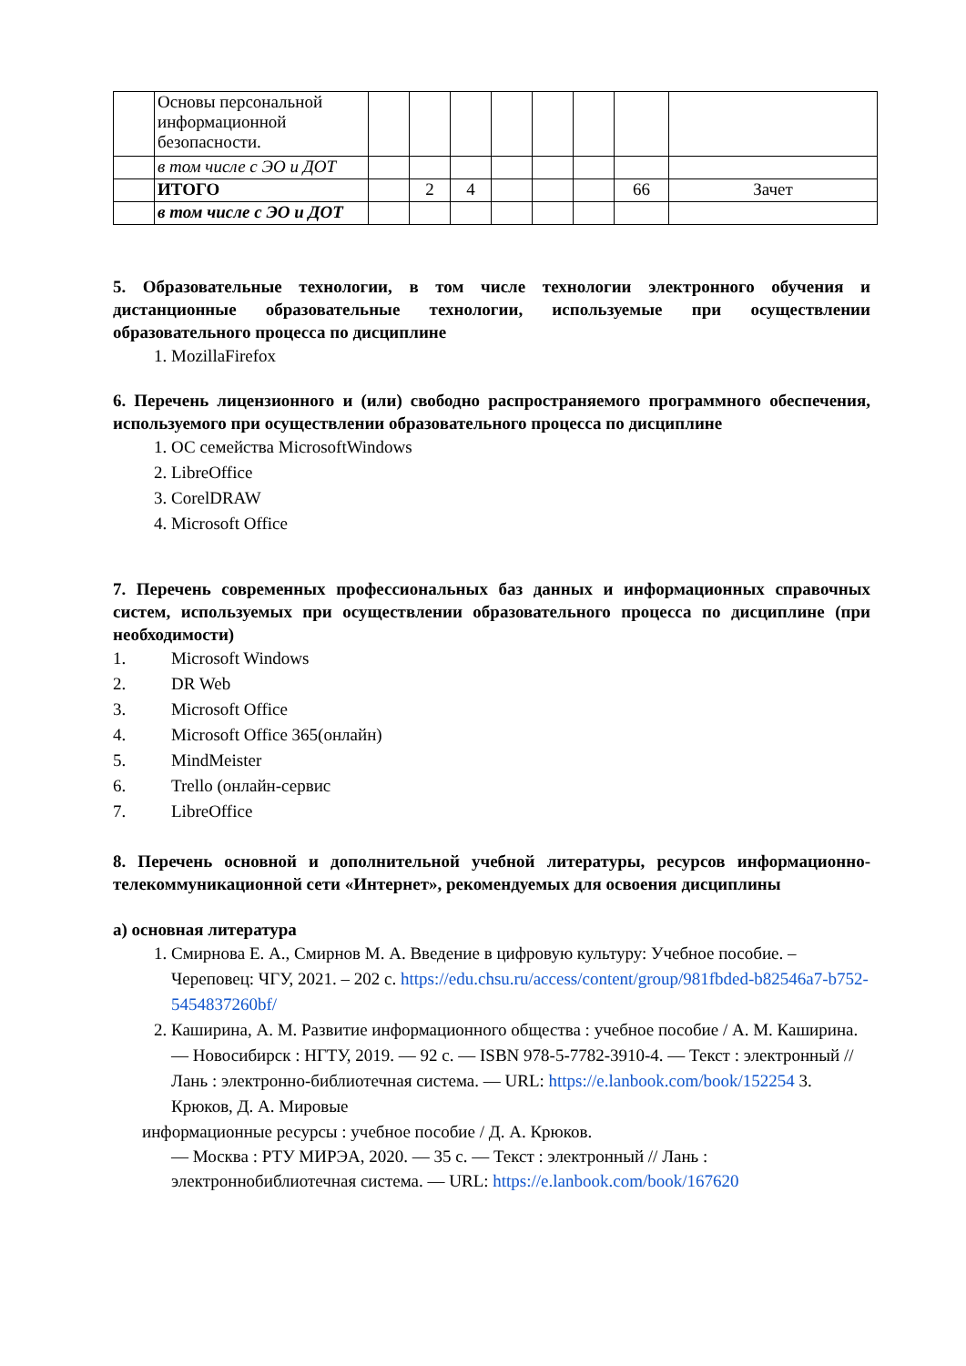| | Основы персональной информационной безопасности. | | | | | | | | |
| | в том числе с ЭО и ДОТ | | | | | | | | |
| | ИТОГО | | 2 | 4 | | | | 66 | Зачет |
| | в том числе с ЭО и ДОТ | | | | | | | | |
5. Образовательные технологии, в том числе технологии электронного обучения и дистанционные образовательные технологии, используемые при осуществлении образовательного процесса по дисциплине
1. MozillaFirefox
6. Перечень лицензионного и (или) свободно распространяемого программного обеспечения, используемого при осуществлении образовательного процесса по дисциплине
1. ОС семейства MicrosoftWindows
2. LibreOffice
3. CorelDRAW
4. Microsoft Office
7. Перечень современных профессиональных баз данных и информационных справочных систем, используемых при осуществлении образовательного процесса по дисциплине (при необходимости)
1. Microsoft Windows
2. DR Web
3. Microsoft Office
4. Microsoft Office 365(онлайн)
5. MindMeister
6. Trello (онлайн-сервис
7. LibreOffice
8. Перечень основной и дополнительной учебной литературы, ресурсов информационно-телекоммуникационной сети «Интернет», рекомендуемых для освоения дисциплины
а) основная литература
1. Смирнова Е. А., Смирнов М. А. Введение в цифровую культуру: Учебное пособие. – Череповец: ЧГУ, 2021. – 202 с. https://edu.chsu.ru/access/content/group/981fbded-b82546a7-b752-5454837260bf/
2. Каширина, А. М. Развитие информационного общества : учебное пособие / А. М. Каширина. — Новосибирск : НГТУ, 2019. — 92 с. — ISBN 978-5-7782-3910-4. — Текст : электронный // Лань : электронно-библиотечная система. — URL: https://e.lanbook.com/book/152254 3. Крюков, Д. А. Мировые
информационные ресурсы : учебное пособие / Д. А. Крюков.
— Москва : РТУ МИРЭА, 2020. — 35 с. — Текст : электронный // Лань : электроннобиблиотечная система. — URL: https://e.lanbook.com/book/167620